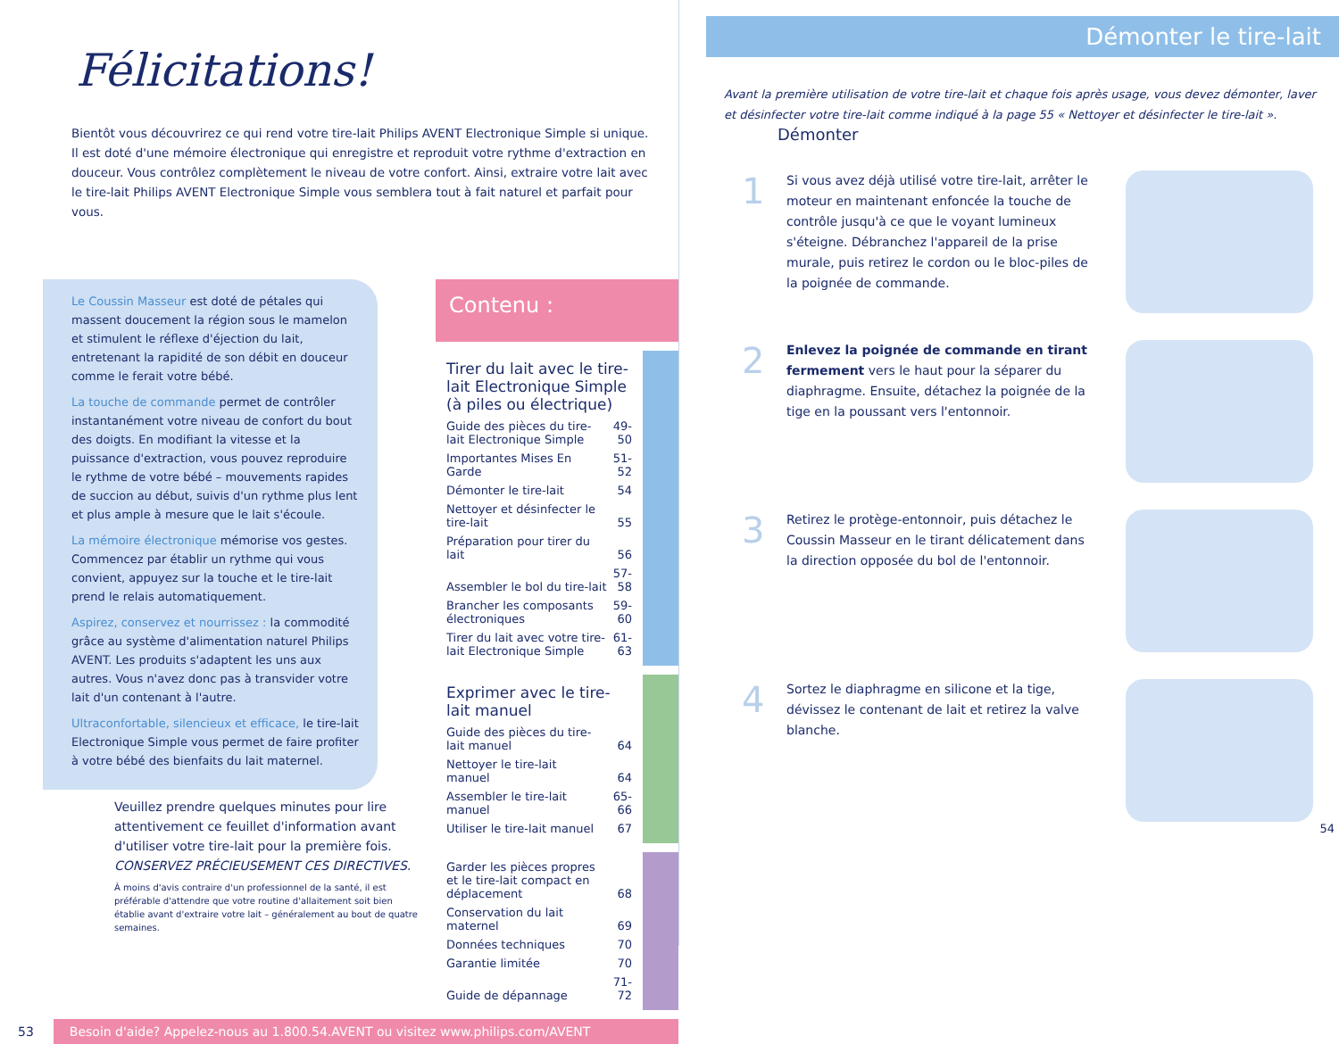Félicitations!
Bientôt vous découvrirez ce qui rend votre tire-lait Philips AVENT Electronique Simple si unique. Il est doté d'une mémoire électronique qui enregistre et reproduit votre rythme d'extraction en douceur. Vous contrôlez complètement le niveau de votre confort. Ainsi, extraire votre lait avec le tire-lait Philips AVENT Electronique Simple vous semblera tout à fait naturel et parfait pour vous.
Le Coussin Masseur est doté de pétales qui massent doucement la région sous le mamelon et stimulent le réflexe d'éjection du lait, entretenant la rapidité de son débit en douceur comme le ferait votre bébé.
La touche de commande permet de contrôler instantanément votre niveau de confort du bout des doigts. En modifiant la vitesse et la puissance d'extraction, vous pouvez reproduire le rythme de votre bébé – mouvements rapides de succion au début, suivis d'un rythme plus lent et plus ample à mesure que le lait s'écoule.
La mémoire électronique mémorise vos gestes. Commencez par établir un rythme qui vous convient, appuyez sur la touche et le tire-lait prend le relais automatiquement.
Aspirez, conservez et nourrissez : la commodité grâce au système d'alimentation naturel Philips AVENT. Les produits s'adaptent les uns aux autres. Vous n'avez donc pas à transvider votre lait d'un contenant à l'autre.
Ultraconfortable, silencieux et efficace, le tire-lait Electronique Simple vous permet de faire profiter à votre bébé des bienfaits du lait maternel.
Veuillez prendre quelques minutes pour lire attentivement ce feuillet d'information avant d'utiliser votre tire-lait pour la première fois.
CONSERVEZ PRÉCIEUSEMENT CES DIRECTIVES.
À moins d'avis contraire d'un professionnel de la santé, il est préférable d'attendre que votre routine d'allaitement soit bien établie avant d'extraire votre lait – généralement au bout de quatre semaines.
Contenu :
Tirer du lait avec le tire-lait Electronique Simple (à piles ou électrique)
| Guide des pièces du tire-lait Electronique Simple | 49-50 |
| Importantes Mises En Garde | 51-52 |
| Démonter le tire-lait | 54 |
| Nettoyer et désinfecter le tire-lait | 55 |
| Préparation pour tirer du lait | 56 |
| Assembler le bol du tire-lait | 57-58 |
| Brancher les composants électroniques | 59-60 |
| Tirer du lait avec votre tire-lait Electronique Simple | 61-63 |
Exprimer avec le tire-lait manuel
| Guide des pièces du tire-lait manuel | 64 |
| Nettoyer le tire-lait manuel | 64 |
| Assembler le tire-lait manuel | 65-66 |
| Utiliser le tire-lait manuel | 67 |
| Garder les pièces propres et le tire-lait compact en déplacement | 68 |
| Conservation du lait maternel | 69 |
| Données techniques | 70 |
| Garantie limitée | 70 |
| Guide de dépannage | 71-72 |
53 Besoin d'aide? Appelez-nous au 1.800.54.AVENT ou visitez www.philips.com/AVENT
Démonter le tire-lait
Avant la première utilisation de votre tire-lait et chaque fois après usage, vous devez démonter, laver et désinfecter votre tire-lait comme indiqué à la page 55 « Nettoyer et désinfecter le tire-lait ».
Démonter
1
Si vous avez déjà utilisé votre tire-lait, arrêter le moteur en maintenant enfoncée la touche de contrôle jusqu'à ce que le voyant lumineux s'éteigne. Débranchez l'appareil de la prise murale, puis retirez le cordon ou le bloc-piles de la poignée de commande.
2
Enlevez la poignée de commande en tirant fermement vers le haut pour la séparer du diaphragme. Ensuite, détachez la poignée de la tige en la poussant vers l'entonnoir.
3
Retirez le protège-entonnoir, puis détachez le Coussin Masseur en le tirant délicatement dans la direction opposée du bol de l'entonnoir.
4
Sortez le diaphragme en silicone et la tige, dévissez le contenant de lait et retirez la valve blanche.
54